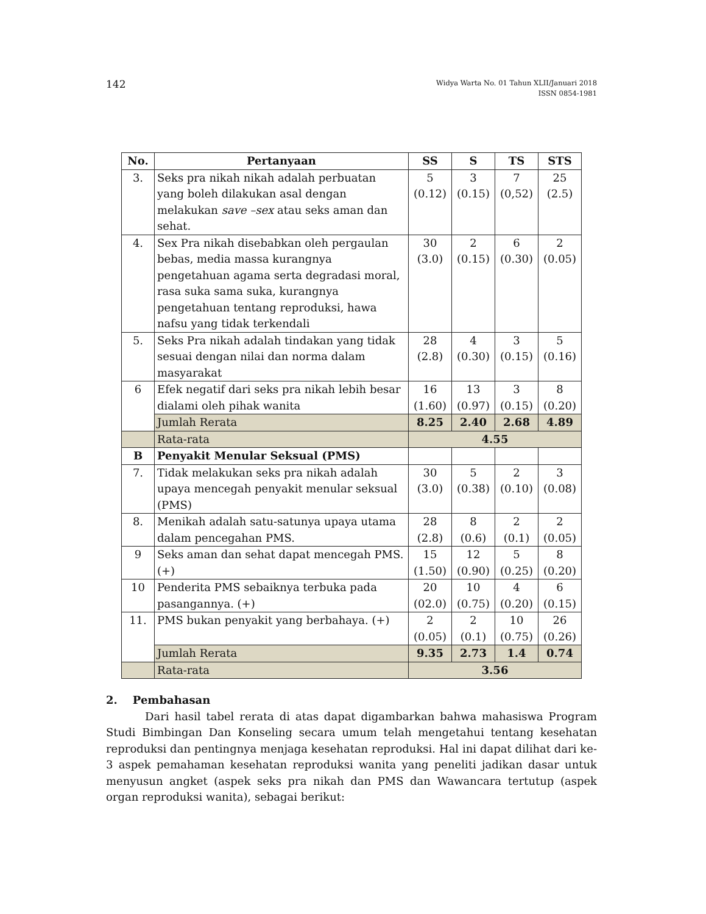142
Widya Warta No. 01 Tahun XLII/Januari 2018
ISSN 0854-1981
| No. | Pertanyaan | SS | S | TS | STS |
| --- | --- | --- | --- | --- | --- |
| 3. | Seks pra nikah nikah adalah perbuatan yang boleh dilakukan asal dengan melakukan save –sex atau seks aman dan sehat. | 5 (0.12) | 3 (0.15) | 7 (0,52) | 25 (2.5) |
| 4. | Sex Pra nikah disebabkan oleh pergaulan bebas, media massa kurangnya pengetahuan agama serta degradasi moral, rasa suka sama suka, kurangnya pengetahuan tentang reproduksi, hawa nafsu yang tidak terkendali | 30 (3.0) | 2 (0.15) | 6 (0.30) | 2 (0.05) |
| 5. | Seks Pra nikah adalah tindakan yang tidak sesuai dengan nilai dan norma dalam masyarakat | 28 (2.8) | 4 (0.30) | 3 (0.15) | 5 (0.16) |
| 6 | Efek negatif dari seks pra nikah lebih besar dialami oleh pihak wanita | 16 (1.60) | 13 (0.97) | 3 (0.15) | 8 (0.20) |
| | Jumlah Rerata | 8.25 | 2.40 | 2.68 | 4.89 |
| | Rata-rata | 4.55 | | | |
| B | Penyakit Menular Seksual (PMS) | | | | |
| 7. | Tidak melakukan seks pra nikah adalah upaya mencegah penyakit menular seksual (PMS) | 30 (3.0) | 5 (0.38) | 2 (0.10) | 3 (0.08) |
| 8. | Menikah adalah satu-satunya upaya utama dalam pencegahan PMS. | 28 (2.8) | 8 (0.6) | 2 (0.1) | 2 (0.05) |
| 9 | Seks aman dan sehat dapat mencegah PMS. (+) | 15 (1.50) | 12 (0.90) | 5 (0.25) | 8 (0.20) |
| 10 | Penderita PMS sebaiknya terbuka pada pasangannya. (+) | 20 (02.0) | 10 (0.75) | 4 (0.20) | 6 (0.15) |
| 11. | PMS bukan penyakit yang berbahaya. (+) | 2 (0.05) | 2 (0.1) | 10 (0.75) | 26 (0.26) |
| | Jumlah Rerata | 9.35 | 2.73 | 1.4 | 0.74 |
| | Rata-rata | 3.56 | | | |
2. Pembahasan
Dari hasil tabel rerata di atas dapat digambarkan bahwa mahasiswa Program Studi Bimbingan Dan Konseling secara umum telah mengetahui tentang kesehatan reproduksi dan pentingnya menjaga kesehatan reproduksi. Hal ini dapat dilihat dari ke-3 aspek pemahaman kesehatan reproduksi wanita yang peneliti jadikan dasar untuk menyusun angket (aspek seks pra nikah dan PMS dan Wawancara tertutup (aspek organ reproduksi wanita), sebagai berikut: